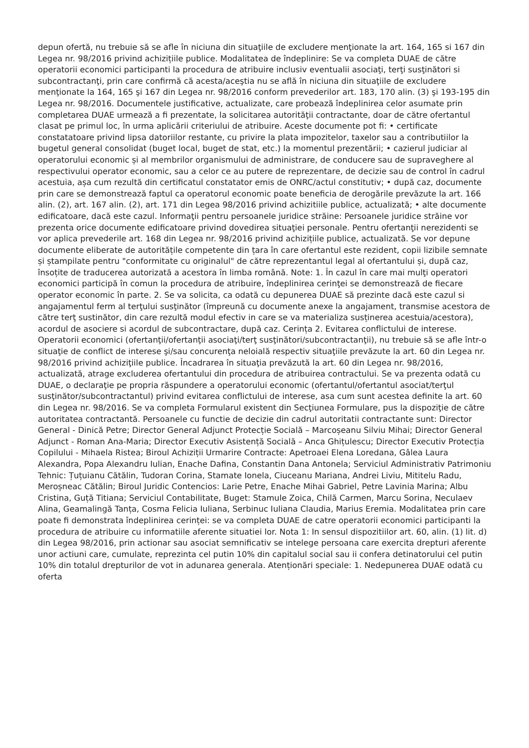depun ofertă, nu trebuie să se afle în niciuna din situaţiile de excludere menţionate la art. 164, 165 si 167 din Legea nr. 98/2016 privind achizițiile publice. Modalitatea de îndeplinire: Se va completa DUAE de către operatorii economici participanti la procedura de atribuire inclusiv eventualii asociaţi, terţi susţinători si subcontractanţi, prin care confirmă că acesta/aceştia nu se află în niciuna din situaţiile de excludere menţionate la 164, 165 şi 167 din Legea nr. 98/2016 conform prevederilor art. 183, 170 alin. (3) şi 193-195 din Legea nr. 98/2016. Documentele justificative, actualizate, care probează îndeplinirea celor asumate prin completarea DUAE urmează a fi prezentate, la solicitarea autorităţii contractante, doar de către ofertantul clasat pe primul loc, în urma aplicării criteriului de atribuire. Aceste documente pot fi: • certificate constatatoare privind lipsa datoriilor restante, cu privire la plata impozitelor, taxelor sau a contributiilor la bugetul general consolidat (buget local, buget de stat, etc.) la momentul prezentării; • cazierul judiciar al operatorului economic și al membrilor organismului de administrare, de conducere sau de supraveghere al respectivului operator economic, sau a celor ce au putere de reprezentare, de decizie sau de control în cadrul acestuia, așa cum rezultă din certificatul constatator emis de ONRC/actul constitutiv; • după caz, documente prin care se demonstrează faptul ca operatorul economic poate beneficia de derogările prevăzute la art. 166 alin. (2), art. 167 alin. (2), art. 171 din Legea 98/2016 privind achizitiile publice, actualizată; • alte documente edificatoare, dacă este cazul. Informaţii pentru persoanele juridice străine: Persoanele juridice străine vor prezenta orice documente edificatoare privind dovedirea situaţiei personale. Pentru ofertanţii nerezidenti se vor aplica prevederile art. 168 din Legea nr. 98/2016 privind achizițiile publice, actualizată. Se vor depune documente eliberate de autoritățile competente din țara în care ofertantul este rezident, copii lizibile semnate și ștampilate pentru "conformitate cu originalul" de către reprezentantul legal al ofertantului și, după caz, însoțite de traducerea autorizată a acestora în limba română. Note: 1. În cazul în care mai mulţi operatori economici participă în comun la procedura de atribuire, îndeplinirea cerinţei se demonstrează de fiecare operator economic în parte. 2. Se va solicita, ca odată cu depunerea DUAE să prezinte dacă este cazul si angajamentul ferm al terţului susţinător (împreună cu documente anexe la angajament, transmise acestora de către terţ sustinător, din care rezultă modul efectiv in care se va materializa susținerea acestuia/acestora), acordul de asociere si acordul de subcontractare, după caz. Cerința 2. Evitarea conflictului de interese. Operatorii economici (ofertanţii/ofertanţii asociaţi/terţ susţinători/subcontractanţii), nu trebuie să se afle într-o situaţie de conflict de interese şi/sau concurenţa neloială respectiv situaţiile prevăzute la art. 60 din Legea nr. 98/2016 privind achiziţiile publice. Încadrarea în situaţia prevăzută la art. 60 din Legea nr. 98/2016, actualizată, atrage excluderea ofertantului din procedura de atribuirea contractului. Se va prezenta odată cu DUAE, o declaraţie pe propria răspundere a operatorului economic (ofertantul/ofertantul asociat/terţul susţinător/subcontractantul) privind evitarea conflictului de interese, asa cum sunt acestea definite la art. 60 din Legea nr. 98/2016. Se va completa Formularul existent din Secţiunea Formulare, pus la dispoziţie de către autoritatea contractantă. Persoanele cu functie de decizie din cadrul autoritatii contractante sunt: Director General - Dinică Petre; Director General Adjunct Protecție Socială – Marcoșeanu Silviu Mihai; Director General Adjunct - Roman Ana-Maria; Director Executiv Asistență Socială – Anca Ghițulescu; Director Executiv Protecția Copilului - Mihaela Ristea; Biroul Achiziții Urmarire Contracte: Apetroaei Elena Loredana, Gâlea Laura Alexandra, Popa Alexandru Iulian, Enache Dafina, Constantin Dana Antonela; Serviciul Administrativ Patrimoniu Tehnic: Țuțuianu Cătălin, Tudoran Corina, Stamate Ionela, Ciuceanu Mariana, Andrei Liviu, Mititelu Radu, Meroșneac Cătălin; Biroul Juridic Contencios: Larie Petre, Enache Mihai Gabriel, Petre Lavinia Marina; Albu Cristina, Guță Titiana; Serviciul Contabilitate, Buget: Stamule Zoica, Chilă Carmen, Marcu Sorina, Neculaev Alina, Geamalingă Tanța, Cosma Felicia Iuliana, Serbinuc Iuliana Claudia, Marius Eremia. Modalitatea prin care poate fi demonstrata îndeplinirea cerinței: se va completa DUAE de catre operatorii economici participanti la procedura de atribuire cu informatiile aferente situatiei lor. Nota 1: In sensul dispozitiilor art. 60, alin. (1) lit. d) din Legea 98/2016, prin actionar sau asociat semnificativ se intelege persoana care exercita drepturi aferente unor actiuni care, cumulate, reprezinta cel putin 10% din capitalul social sau ii confera detinatorului cel putin 10% din totalul drepturilor de vot in adunarea generala. Atenționări speciale: 1. Nedepunerea DUAE odată cu oferta